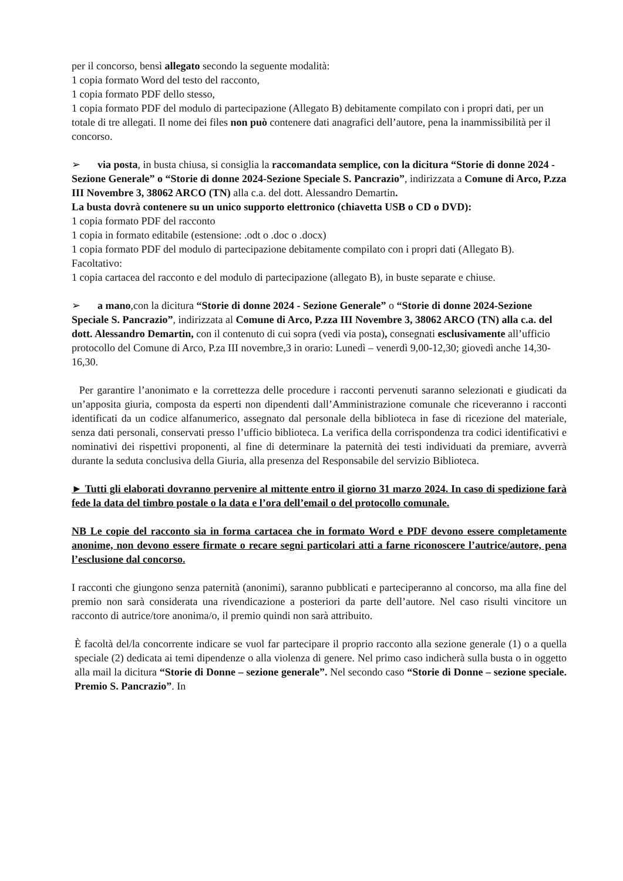per il concorso, bensì allegato secondo la seguente modalità:
1 copia formato Word del testo del racconto,
1 copia formato PDF dello stesso,
1 copia formato PDF del modulo di partecipazione (Allegato B) debitamente compilato con i propri dati, per un totale di tre allegati. Il nome dei files non può contenere dati anagrafici dell’autore, pena la inammissibilità per il concorso.
➢ via posta, in busta chiusa, si consiglia la raccomandata semplice, con la dicitura “Storie di donne 2024 - Sezione Generale” o “Storie di donne 2024-Sezione Speciale S. Pancrazio”, indirizzata a Comune di Arco, P.zza III Novembre 3, 38062 ARCO (TN) alla c.a. del dott. Alessandro Demartin.
La busta dovrà contenere su un unico supporto elettronico (chiavetta USB o CD o DVD):
1 copia formato PDF del racconto
1 copia in formato editabile (estensione: .odt o .doc o .docx)
1 copia formato PDF del modulo di partecipazione debitamente compilato con i propri dati (Allegato B).
Facoltativo:
1 copia cartacea del racconto e del modulo di partecipazione (allegato B), in buste separate e chiuse.
➢ a mano, con la dicitura “Storie di donne 2024 - Sezione Generale” o “Storie di donne 2024-Sezione Speciale S. Pancrazio”, indirizzata al Comune di Arco, P.zza III Novembre 3, 38062 ARCO (TN) alla c.a. del dott. Alessandro Demartin, con il contenuto di cui sopra (vedi via posta), consegnati esclusivamente all’ufficio protocollo del Comune di Arco, P.za III novembre,3 in orario: Lunedì – venerdì 9,00-12,30; giovedì anche 14,30-16,30.
Per garantire l’anonimato e la correttezza delle procedure i racconti pervenuti saranno selezionati e giudicati da un’apposita giuria, composta da esperti non dipendenti dall’Amministrazione comunale che riceveranno i racconti identificati da un codice alfanumerico, assegnato dal personale della biblioteca in fase di ricezione del materiale, senza dati personali, conservati presso l’ufficio biblioteca. La verifica della corrispondenza tra codici identificativi e nominativi dei rispettivi proponenti, al fine di determinare la paternità dei testi individuati da premiare, avverrà durante la seduta conclusiva della Giuria, alla presenza del Responsabile del servizio Biblioteca.
► Tutti gli elaborati dovranno pervenire al mittente entro il giorno 31 marzo 2024. In caso di spedizione farà fede la data del timbro postale o la data e l’ora dell’email o del protocollo comunale.
NB Le copie del racconto sia in forma cartacea che in formato Word e PDF devono essere completamente anonime, non devono essere firmate o recare segni particolari atti a farne riconoscere l’autrice/autore, pena l’esclusione dal concorso.
I racconti che giungono senza paternità (anonimi), saranno pubblicati e parteciperanno al concorso, ma alla fine del premio non sarà considerata una rivendicazione a posteriori da parte dell’autore. Nel caso risulti vincitore un racconto di autrice/tore anonima/o, il premio quindi non sarà attribuito.
È facoltà del/la concorrente indicare se vuol far partecipare il proprio racconto alla sezione generale (1) o a quella speciale (2) dedicata ai temi dipendenze o alla violenza di genere. Nel primo caso indicherà sulla busta o in oggetto alla mail la dicitura “Storie di Donne – sezione generale”. Nel secondo caso “Storie di Donne – sezione speciale. Premio S. Pancrazio”. In